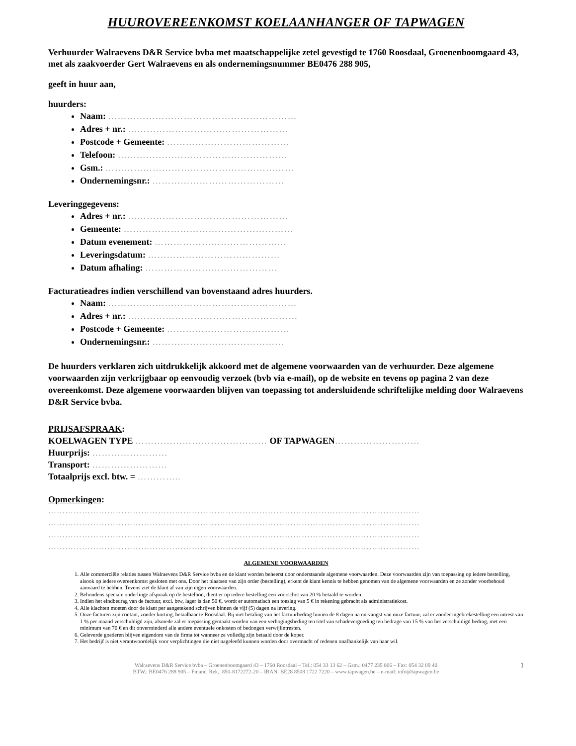HUUROVEREENKOMST KOELAANHANGER OF TAPWAGEN
Verhuurder Walraevens D&R Service bvba met maatschappelijke zetel gevestigd te 1760 Roosdaal, Groenenboomgaard 43, met als zaakvoerder Gert Walraevens en als ondernemingsnummer BE0476 288 905,
geeft in huur aan,
huurders:
Naam: ……………………………………………………
Adres + nr.: ……………………………………………
Postcode + Gemeente: …………………………………
Telefoon: ………………………………………………
Gsm.: ……………………………………………………
Ondernemingsnr.: ……………………………………
Leveringgegevens:
Adres + nr.: ……………………………………………
Gemeente: ………………………………………………
Datum evenement: ……………………………………
Leveringsdatum: ……………………………………
Datum afhaling: ……………………………………
Facturatieadres indien verschillend van bovenstaand adres huurders.
Naam: ……………………………………………………
Adres + nr.: ………………………………………………
Postcode + Gemeente: …………………………………
Ondernemingsnr.: ……………………………………
De huurders verklaren zich uitdrukkelijk akkoord met de algemene voorwaarden van de verhuurder. Deze algemene voorwaarden zijn verkrijgbaar op eenvoudig verzoek (bvb via e-mail), op de website en tevens op pagina 2 van deze overeenkomst. Deze algemene voorwaarden blijven van toepassing tot andersluidende schriftelijke melding door Walraevens D&R Service bvba.
PRIJSAFSPRAAK:
KOELWAGEN TYPE …………………………………… OF TAPWAGEN………………………
Huurprijs: ……………………
Transport: ……………………
Totaalprijs excl. btw. = …………..
Opmerkingen:
……………………………………………………………………………………………………………………
……………………………………………………………………………………………………………………
……………………………………………………………………………………………………………………
……………………………………………………………………………………………………………………
ALGEMENE VOORWAARDEN
1. Alle commerciële relaties tussen Walraevens D&R Service bvba en de klant worden beheerst door onderstaande algemene voorwaarden. Deze voorwaarden zijn van toepassing op iedere bestelling, alsook op iedere overeenkomst gesloten met ons. Door het plaatsen van zijn order (bestelling), erkent de klant kennis te hebben genomen van de algemene voorwaarden en ze zonder voorbehoud aanvaard te hebben. Tevens ziet de klant af van zijn eigen voorwaarden.
2. Behoudens speciale onderlinge afspraak op de bestelbon, dient er op iedere bestelling een voorschot van 20 % betaald te worden.
3. Indien het eindbedrag van de factuur, excl. btw, lager is dan 50 €, wordt er automatisch een toeslag van 5 € in rekening gebracht als administratiekost.
4. Alle klachten moeten door de klant per aangetekend schrijven binnen de vijf (5) dagen na levering.
5. Onze facturen zijn contant, zonder korting, betaalbaar te Roosdaal. Bij niet betaling van het factuurbedrag binnen de 8 dagen na ontvangst van onze factuur, zal er zonder ingebrekestelling een intrest van 1 % per maand verschuldigd zijn, alsmede zal er toepassing gemaakt worden van een verhogingsbeding ten titel van schadevergoeding ten bedrage van 15 % van het verschuldigd bedrag, met een minimum van 70 € en dit onverminderd alle andere eventuele onkosten of bedongen verwijlintresten.
6. Geleverde goederen blijven eigendom van de firma tot wanneer ze volledig zijn betaald door de koper.
7. Het bedrijf is niet verantwoordelijk voor verplichtingen die niet nageleefd kunnen worden door overmacht of redenen onafhankelijk van haar wil.
Walraevens D&R Service bvba – Groenenboomgaard 43 – 1760 Roosdaal – Tel.: 054 33 13 62 – Gsm.: 0477 235 806 – Fax: 054 32 09 40
BTW.: BE0476 288 905 – Financ. Rek.: 850-8172272-20 – IBAN: BE28 8508 1722 7220 – www.tapwagen.be – e-mail: info@tapwagen.be
1